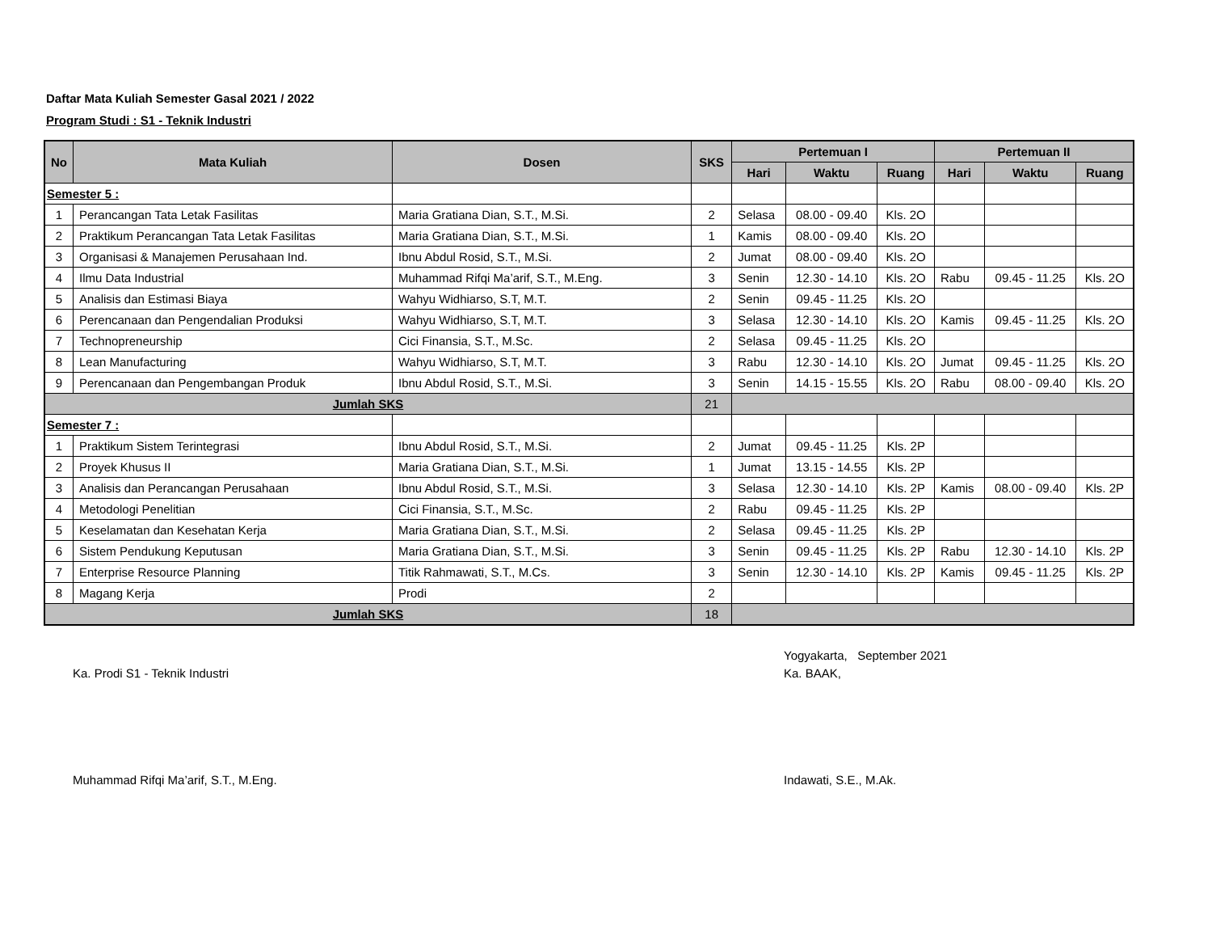Daftar Mata Kuliah Semester Gasal 2021 / 2022
Program Studi : S1 - Teknik Industri
| No | Mata Kuliah | Dosen | SKS | Pertemuan I | | | Pertemuan II | | |
| --- | --- | --- | --- | --- | --- | --- | --- | --- | --- |
| | | | | Hari | Waktu | Ruang | Hari | Waktu | Ruang |
| Semester 5 : | | | | | | | | | |
| 1 | Perancangan Tata Letak Fasilitas | Maria Gratiana Dian, S.T., M.Si. | 2 | Selasa | 08.00 - 09.40 | Kls. 2O | | | |
| 2 | Praktikum Perancangan Tata Letak Fasilitas | Maria Gratiana Dian, S.T., M.Si. | 1 | Kamis | 08.00 - 09.40 | Kls. 2O | | | |
| 3 | Organisasi & Manajemen Perusahaan Ind. | Ibnu Abdul Rosid, S.T., M.Si. | 2 | Jumat | 08.00 - 09.40 | Kls. 2O | | | |
| 4 | Ilmu Data Industrial | Muhammad Rifqi Ma’arif, S.T., M.Eng. | 3 | Senin | 12.30 - 14.10 | Kls. 2O | Rabu | 09.45 - 11.25 | Kls. 2O |
| 5 | Analisis dan Estimasi Biaya | Wahyu Widhiarso, S.T, M.T. | 2 | Senin | 09.45 - 11.25 | Kls. 2O | | | |
| 6 | Perencanaan dan Pengendalian Produksi | Wahyu Widhiarso, S.T, M.T. | 3 | Selasa | 12.30 - 14.10 | Kls. 2O | Kamis | 09.45 - 11.25 | Kls. 2O |
| 7 | Technopreneurship | Cici Finansia, S.T., M.Sc. | 2 | Selasa | 09.45 - 11.25 | Kls. 2O | | | |
| 8 | Lean Manufacturing | Wahyu Widhiarso, S.T, M.T. | 3 | Rabu | 12.30 - 14.10 | Kls. 2O | Jumat | 09.45 - 11.25 | Kls. 2O |
| 9 | Perencanaan dan Pengembangan Produk | Ibnu Abdul Rosid, S.T., M.Si. | 3 | Senin | 14.15 - 15.55 | Kls. 2O | Rabu | 08.00 - 09.40 | Kls. 2O |
| Jumlah SKS | | | 21 | | | | | | |
| Semester 7 : | | | | | | | | | |
| 1 | Praktikum Sistem Terintegrasi | Ibnu Abdul Rosid, S.T., M.Si. | 2 | Jumat | 09.45 - 11.25 | Kls. 2P | | | |
| 2 | Proyek Khusus II | Maria Gratiana Dian, S.T., M.Si. | 1 | Jumat | 13.15 - 14.55 | Kls. 2P | | | |
| 3 | Analisis dan Perancangan Perusahaan | Ibnu Abdul Rosid, S.T., M.Si. | 3 | Selasa | 12.30 - 14.10 | Kls. 2P | Kamis | 08.00 - 09.40 | Kls. 2P |
| 4 | Metodologi Penelitian | Cici Finansia, S.T., M.Sc. | 2 | Rabu | 09.45 - 11.25 | Kls. 2P | | | |
| 5 | Keselamatan dan Kesehatan Kerja | Maria Gratiana Dian, S.T., M.Si. | 2 | Selasa | 09.45 - 11.25 | Kls. 2P | | | |
| 6 | Sistem Pendukung Keputusan | Maria Gratiana Dian, S.T., M.Si. | 3 | Senin | 09.45 - 11.25 | Kls. 2P | Rabu | 12.30 - 14.10 | Kls. 2P |
| 7 | Enterprise Resource Planning | Titik Rahmawati, S.T., M.Cs. | 3 | Senin | 12.30 - 14.10 | Kls. 2P | Kamis | 09.45 - 11.25 | Kls. 2P |
| 8 | Magang Kerja | Prodi | 2 | | | | | | |
| Jumlah SKS | | | 18 | | | | | | |
Ka. Prodi S1 - Teknik Industri
Muhammad Rifqi Ma’arif, S.T., M.Eng.
Yogyakarta, September 2021
Ka. BAAK,
Indawati, S.E., M.Ak.